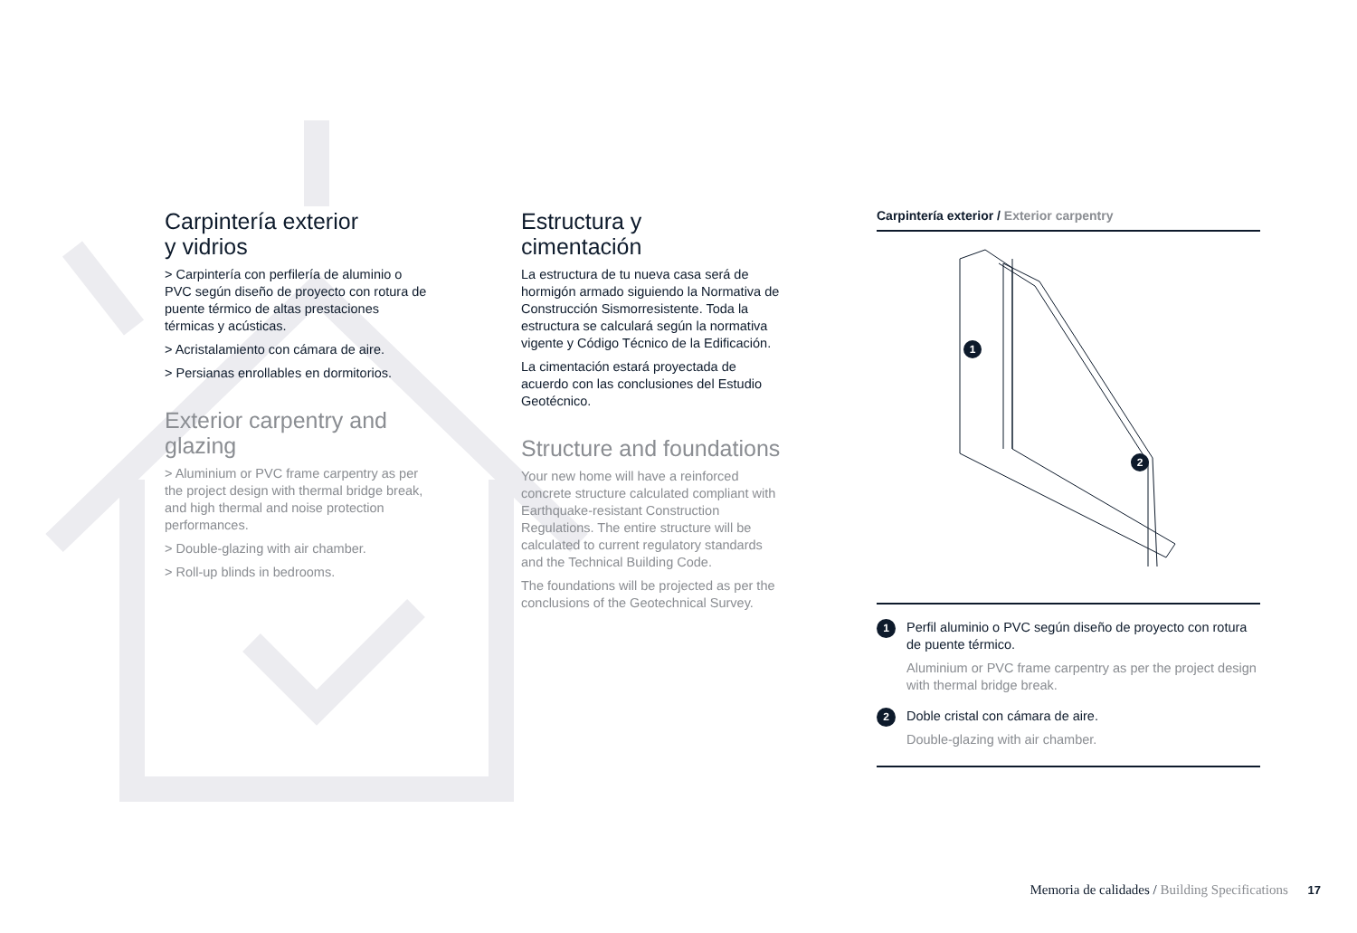Carpintería exterior
y vidrios
> Carpintería con perfilería de aluminio o PVC según diseño de proyecto con rotura de puente térmico de altas prestaciones térmicas y acústicas.
> Acristalamiento con cámara de aire.
> Persianas enrollables en dormitorios.
Exterior carpentry and glazing
> Aluminium or PVC frame carpentry as per the project design with thermal bridge break, and high thermal and noise protection performances.
> Double-glazing with air chamber.
> Roll-up blinds in bedrooms.
Estructura y
cimentación
La estructura de tu nueva casa será de hormigón armado siguiendo la Normativa de Construcción Sismorresistente. Toda la estructura se calculará según la normativa vigente y Código Técnico de la Edificación.
La cimentación estará proyectada de acuerdo con las conclusiones del Estudio Geotécnico.
Structure and foundations
Your new home will have a reinforced concrete structure calculated compliant with Earthquake-resistant Construction Regulations. The entire structure will be calculated to current regulatory standards and the Technical Building Code.
The foundations will be projected as per the conclusions of the Geotechnical Survey.
Carpintería exterior / Exterior carpentry
1
2
1
Perfil aluminio o PVC según diseño de proyecto con rotura de puente térmico.
Aluminium or PVC frame carpentry as per the project design with thermal bridge break.
2
Doble cristal con cámara de aire.
Double-glazing with air chamber.
Memoria de calidades / Building Specifications 17